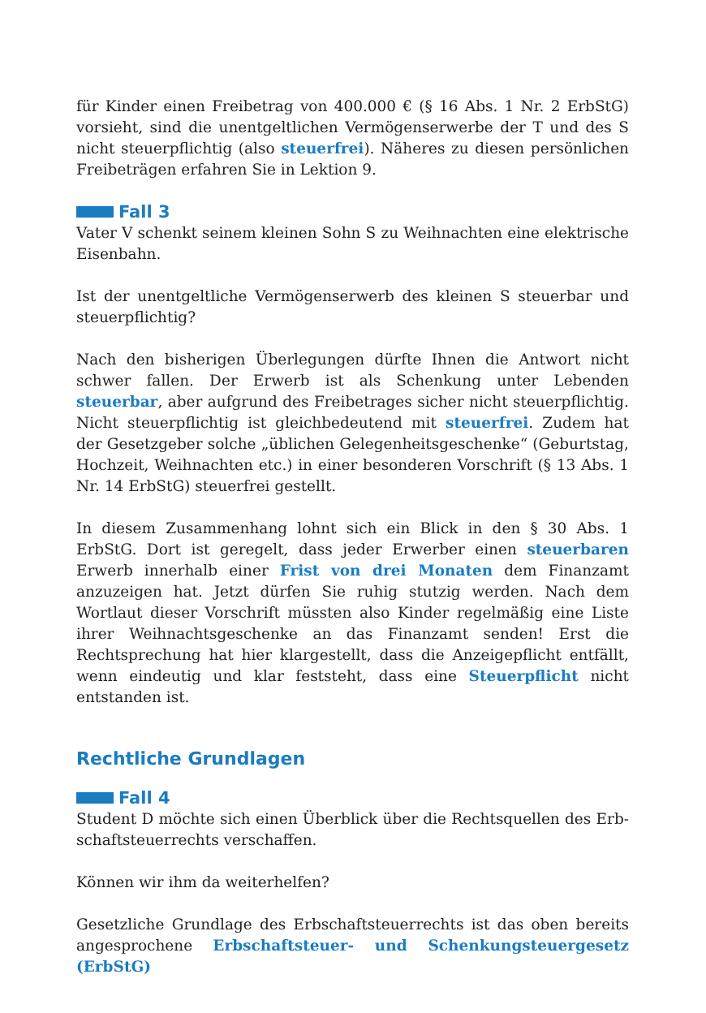für Kinder einen Freibetrag von 400.000 € (§ 16 Abs. 1 Nr. 2 ErbStG) vorsieht, sind die unentgeltlichen Vermögenserwerbe der T und des S nicht steuerpflichtig (also steuerfrei). Näheres zu diesen persönlichen Freibeträgen erfahren Sie in Lektion 9.
Fall 3
Vater V schenkt seinem kleinen Sohn S zu Weihnachten eine elektrische Eisenbahn.
Ist der unentgeltliche Vermögenserwerb des kleinen S steuerbar und steuerpflichtig?
Nach den bisherigen Überlegungen dürfte Ihnen die Antwort nicht schwer fallen. Der Erwerb ist als Schenkung unter Lebenden steuerbar, aber auf­grund des Freibetrages sicher nicht steuerpflichtig. Nicht steuerpflichtig ist gleichbedeutend mit steuerfrei. Zudem hat der Gesetzgeber solche „üblichen Gelegenheitsgeschenke“ (Geburtstag, Hochzeit, Weihnachten etc.) in einer besonderen Vorschrift (§ 13 Abs. 1 Nr. 14 ErbStG) steuerfrei gestellt.
In diesem Zusammenhang lohnt sich ein Blick in den § 30 Abs. 1 ErbStG. Dort ist geregelt, dass jeder Erwerber einen steuerbaren Erwerb inner­halb einer Frist von drei Monaten dem Finanzamt anzuzeigen hat. Jetzt dürfen Sie ruhig stutzig werden. Nach dem Wortlaut dieser Vorschrift müssten also Kinder regelmäßig eine Liste ihrer Weihnachtsgeschenke an das Finanzamt senden! Erst die Rechtsprechung hat hier klargestellt, dass die Anzeigepflicht entfällt, wenn eindeutig und klar feststeht, dass eine Steuerpflicht nicht entstanden ist.
Rechtliche Grundlagen
Fall 4
Student D möchte sich einen Überblick über die Rechtsquellen des Erb­schaftsteuerrechts verschaffen.
Können wir ihm da weiterhelfen?
Gesetzliche Grundlage des Erbschaftsteuerrechts ist das oben bereits angesprochene Erbschaftsteuer- und Schenkungsteuergesetz (ErbStG)